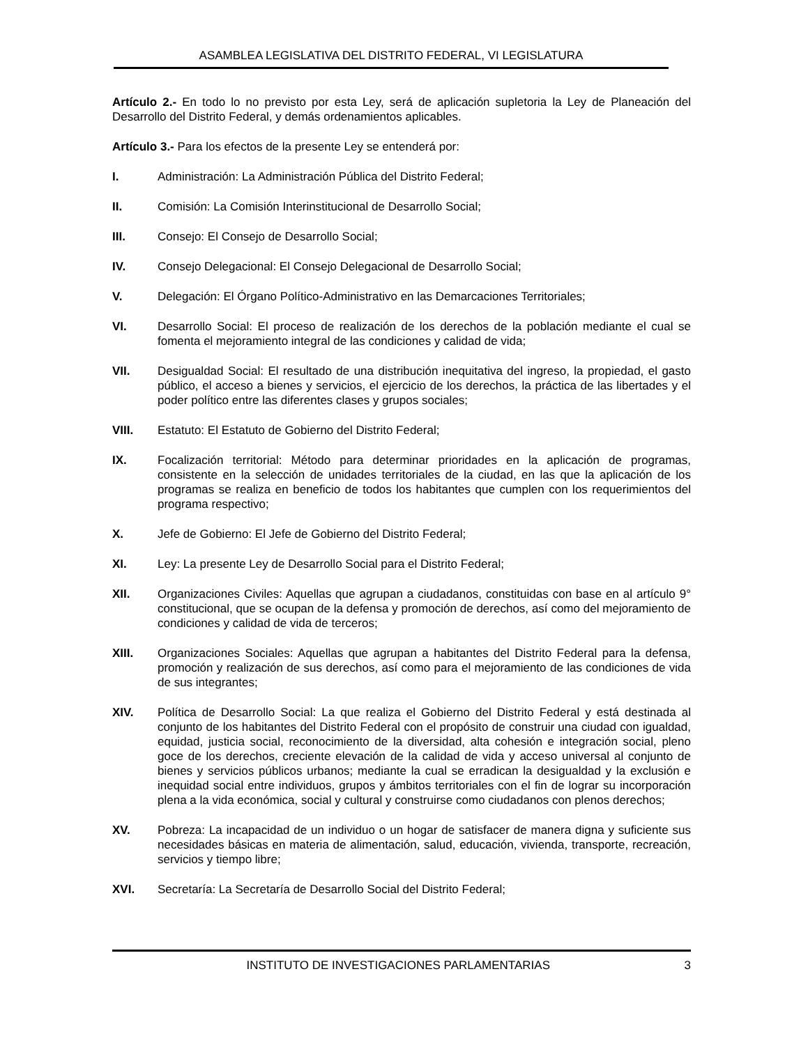ASAMBLEA LEGISLATIVA DEL DISTRITO FEDERAL, VI LEGISLATURA
Artículo 2.- En todo lo no previsto por esta Ley, será de aplicación supletoria la Ley de Planeación del Desarrollo del Distrito Federal, y demás ordenamientos aplicables.
Artículo 3.- Para los efectos de la presente Ley se entenderá por:
I. Administración: La Administración Pública del Distrito Federal;
II. Comisión: La Comisión Interinstitucional de Desarrollo Social;
III. Consejo: El Consejo de Desarrollo Social;
IV. Consejo Delegacional: El Consejo Delegacional de Desarrollo Social;
V. Delegación: El Órgano Político-Administrativo en las Demarcaciones Territoriales;
VI. Desarrollo Social: El proceso de realización de los derechos de la población mediante el cual se fomenta el mejoramiento integral de las condiciones y calidad de vida;
VII. Desigualdad Social: El resultado de una distribución inequitativa del ingreso, la propiedad, el gasto público, el acceso a bienes y servicios, el ejercicio de los derechos, la práctica de las libertades y el poder político entre las diferentes clases y grupos sociales;
VIII. Estatuto: El Estatuto de Gobierno del Distrito Federal;
IX. Focalización territorial: Método para determinar prioridades en la aplicación de programas, consistente en la selección de unidades territoriales de la ciudad, en las que la aplicación de los programas se realiza en beneficio de todos los habitantes que cumplen con los requerimientos del programa respectivo;
X. Jefe de Gobierno: El Jefe de Gobierno del Distrito Federal;
XI. Ley: La presente Ley de Desarrollo Social para el Distrito Federal;
XII. Organizaciones Civiles: Aquellas que agrupan a ciudadanos, constituidas con base en al artículo 9° constitucional, que se ocupan de la defensa y promoción de derechos, así como del mejoramiento de condiciones y calidad de vida de terceros;
XIII. Organizaciones Sociales: Aquellas que agrupan a habitantes del Distrito Federal para la defensa, promoción y realización de sus derechos, así como para el mejoramiento de las condiciones de vida de sus integrantes;
XIV. Política de Desarrollo Social: La que realiza el Gobierno del Distrito Federal y está destinada al conjunto de los habitantes del Distrito Federal con el propósito de construir una ciudad con igualdad, equidad, justicia social, reconocimiento de la diversidad, alta cohesión e integración social, pleno goce de los derechos, creciente elevación de la calidad de vida y acceso universal al conjunto de bienes y servicios públicos urbanos; mediante la cual se erradican la desigualdad y la exclusión e inequidad social entre individuos, grupos y ámbitos territoriales con el fin de lograr su incorporación plena a la vida económica, social y cultural y construirse como ciudadanos con plenos derechos;
XV. Pobreza: La incapacidad de un individuo o un hogar de satisfacer de manera digna y suficiente sus necesidades básicas en materia de alimentación, salud, educación, vivienda, transporte, recreación, servicios y tiempo libre;
XVI. Secretaría: La Secretaría de Desarrollo Social del Distrito Federal;
INSTITUTO DE INVESTIGACIONES PARLAMENTARIAS 3